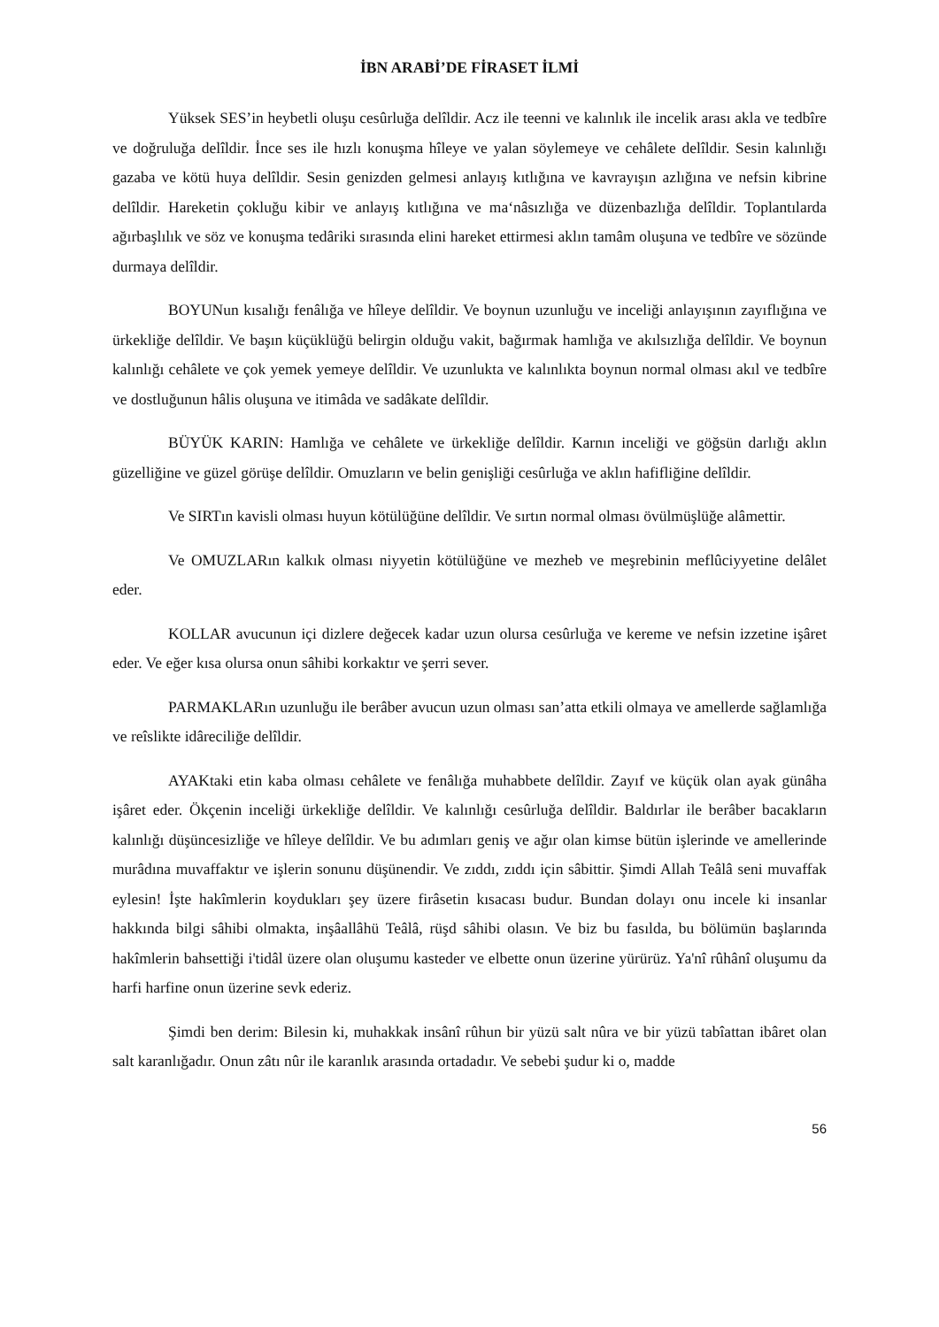İBN ARABİ’DE FİRASET İLMİ
Yüksek SES’in heybetli oluşu cesûrluğa delîldir. Acz ile teenni ve kalınlık ile incelik arası akla ve tedbîre ve doğruluğa delîldir. İnce ses ile hızlı konuşma hîleye ve yalan söylemeye ve cehâlete delîldir. Sesin kalınlığı gazaba ve kötü huya delîldir. Sesin genizden gelmesi anlayış kıtlığına ve kavrayışın azlığına ve nefsin kibrine delîldir. Hareketin çokluğu kibir ve anlayış kıtlığına ve ma‘nâsızlığa ve düzenbazlığa delîldir. Toplantılarda ağırbaşlılık ve söz ve konuşma tedâriki sırasında elini hareket ettirmesi aklın tamâm oluşuna ve tedbîre ve sözünde durmaya delîldir.
BOYUNun kısalığı fenâlığa ve hîleye delîldir. Ve boynun uzunluğu ve inceliği anlayışının zayıflığına ve ürkekliğe delîldir. Ve başın küçüklüğü belirgin olduğu vakit, bağırmak hamlığa ve akılsızlığa delîldir. Ve boynun kalınlığı cehâlete ve çok yemek yemeye delîldir. Ve uzunlukta ve kalınlıkta boynun normal olması akıl ve tedbîre ve dostluğunun hâlis oluşuna ve itimâda ve sadâkate delîldir.
BÜYÜK KARIN: Hamlığa ve cehâlete ve ürkekliğe delîldir. Karnın inceliği ve göğsün darlığı aklın güzelliğine ve güzel görüşe delîldir. Omuzların ve belin genişliği cesûrluğa ve aklın hafifliğine delîldir.
Ve SIRTın kavisli olması huyun kötülüğüne delîldir. Ve sırtın normal olması övülmüşlüğe alâmettir.
Ve OMUZLARın kalkık olması niyyetin kötülüğüne ve mezheb ve meşrebinin meflûciyyetine delâlet eder.
KOLLAR avucunun içi dizlere değecek kadar uzun olursa cesûrluğa ve kereme ve nefsin izzetine işâret eder. Ve eğer kısa olursa onun sâhibi korkaktır ve şerri sever.
PARMAKLARın uzunluğu ile berâber avucun uzun olması san’atta etkili olmaya ve amellerde sağlamlığa ve reîslikte idâreciliğe delîldir.
AYAKtaki etin kaba olması cehâlete ve fenâlığa muhabbete delîldir. Zayıf ve küçük olan ayak günâha işâret eder. Ökçenin inceliği ürkekliğe delîldir. Ve kalınlığı cesûrluğa delîldir. Baldırlar ile berâber bacakların kalınlığı düşüncesizliğe ve hîleye delîldir. Ve bu adımları geniş ve ağır olan kimse bütün işlerinde ve amellerinde murâdına muvaffaktır ve işlerin sonunu düşünendir. Ve zıddı, zıddı için sâbittir. Şimdi Allah Teâlâ seni muvaffak eylesin! İşte hakîmlerin koydukları şey üzere firâsetin kısacası budur. Bundan dolayı onu incele ki insanlar hakkında bilgi sâhibi olmakta, inşâallâhü Teâlâ, rüşd sâhibi olasın. Ve biz bu fasılda, bu bölümün başlarında hakîmlerin bahsettiği i'tidâl üzere olan oluşumu kasteder ve elbette onun üzerine yürürüz. Ya'nî rûhânî oluşumu da harfi harfine onun üzerine sevk ederiz.
Şimdi ben derim: Bilesin ki, muhakkak insânî rûhun bir yüzü salt nûra ve bir yüzü tabîattan ibâret olan salt karanlığadır. Onun zâtı nûr ile karanlık arasında ortadadır. Ve sebebi şudur ki o, madde
56